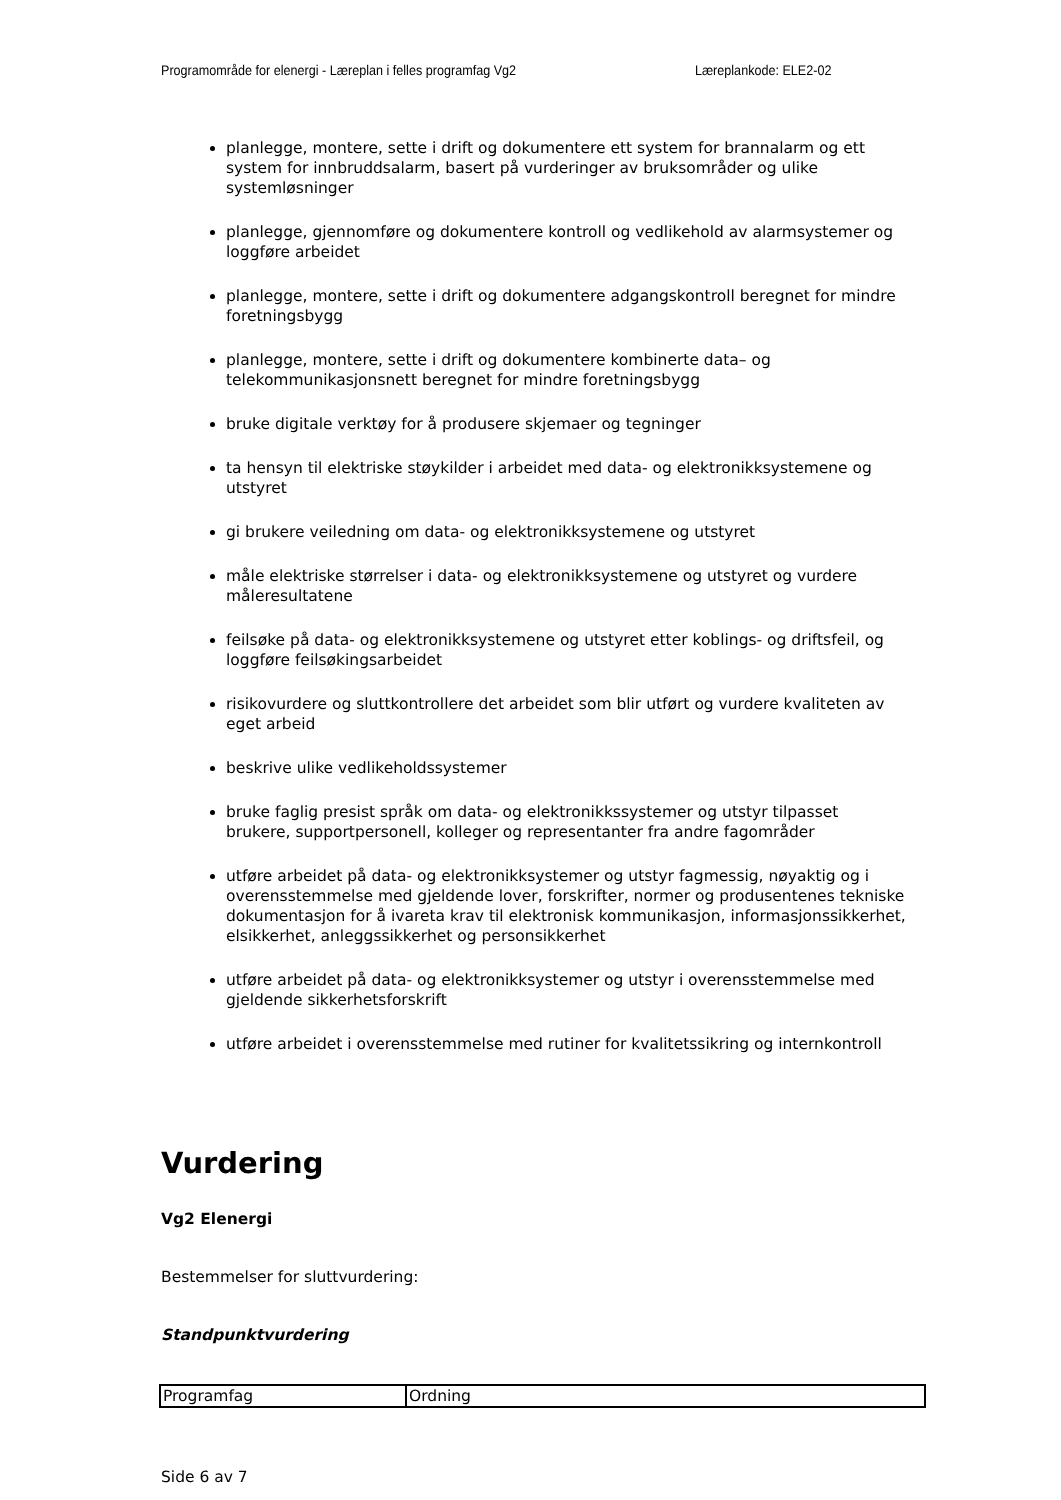Programområde for elenergi - Læreplan i felles programfag Vg2 Læreplankode: ELE2-02
planlegge, montere, sette i drift og dokumentere ett system for brannalarm og ett system for innbruddsalarm, basert på vurderinger av bruksområder og ulike systemløsninger
planlegge, gjennomføre og dokumentere kontroll og vedlikehold av alarmsystemer og loggføre arbeidet
planlegge, montere, sette i drift og dokumentere adgangskontroll beregnet for mindre foretningsbygg
planlegge, montere, sette i drift og dokumentere kombinerte data– og telekommunikasjonsnett beregnet for mindre foretningsbygg
bruke digitale verktøy for å produsere skjemaer og tegninger
ta hensyn til elektriske støykilder i arbeidet med data- og elektronikksystemene og utstyret
gi brukere veiledning om data- og elektronikksystemene og utstyret
måle elektriske størrelser i data- og elektronikksystemene og utstyret og vurdere måleresultatene
feilsøke på data- og elektronikksystemene og utstyret etter koblings- og driftsfeil, og loggføre feilsøkingsarbeidet
risikovurdere og sluttkontrollere det arbeidet som blir utført og vurdere kvaliteten av eget arbeid
beskrive ulike vedlikeholdssystemer
bruke faglig presist språk om data- og elektronikkssystemer og utstyr tilpasset brukere, supportpersonell, kolleger og representanter fra andre fagområder
utføre arbeidet på data- og elektronikksystemer og utstyr fagmessig, nøyaktig og i overensstemmelse med gjeldende lover, forskrifter, normer og produsentenes tekniske dokumentasjon for å ivareta krav til elektronisk kommunikasjon, informasjonssikkerhet, elsikkerhet, anleggssikkerhet og personsikkerhet
utføre arbeidet på data- og elektronikksystemer og utstyr i overensstemmelse med gjeldende sikkerhetsforskrift
utføre arbeidet i overensstemmelse med rutiner for kvalitetssikring og internkontroll
Vurdering
Vg2 Elenergi
Bestemmelser for sluttvurdering:
Standpunktvurdering
| Programfag | Ordning |
Side 6 av 7